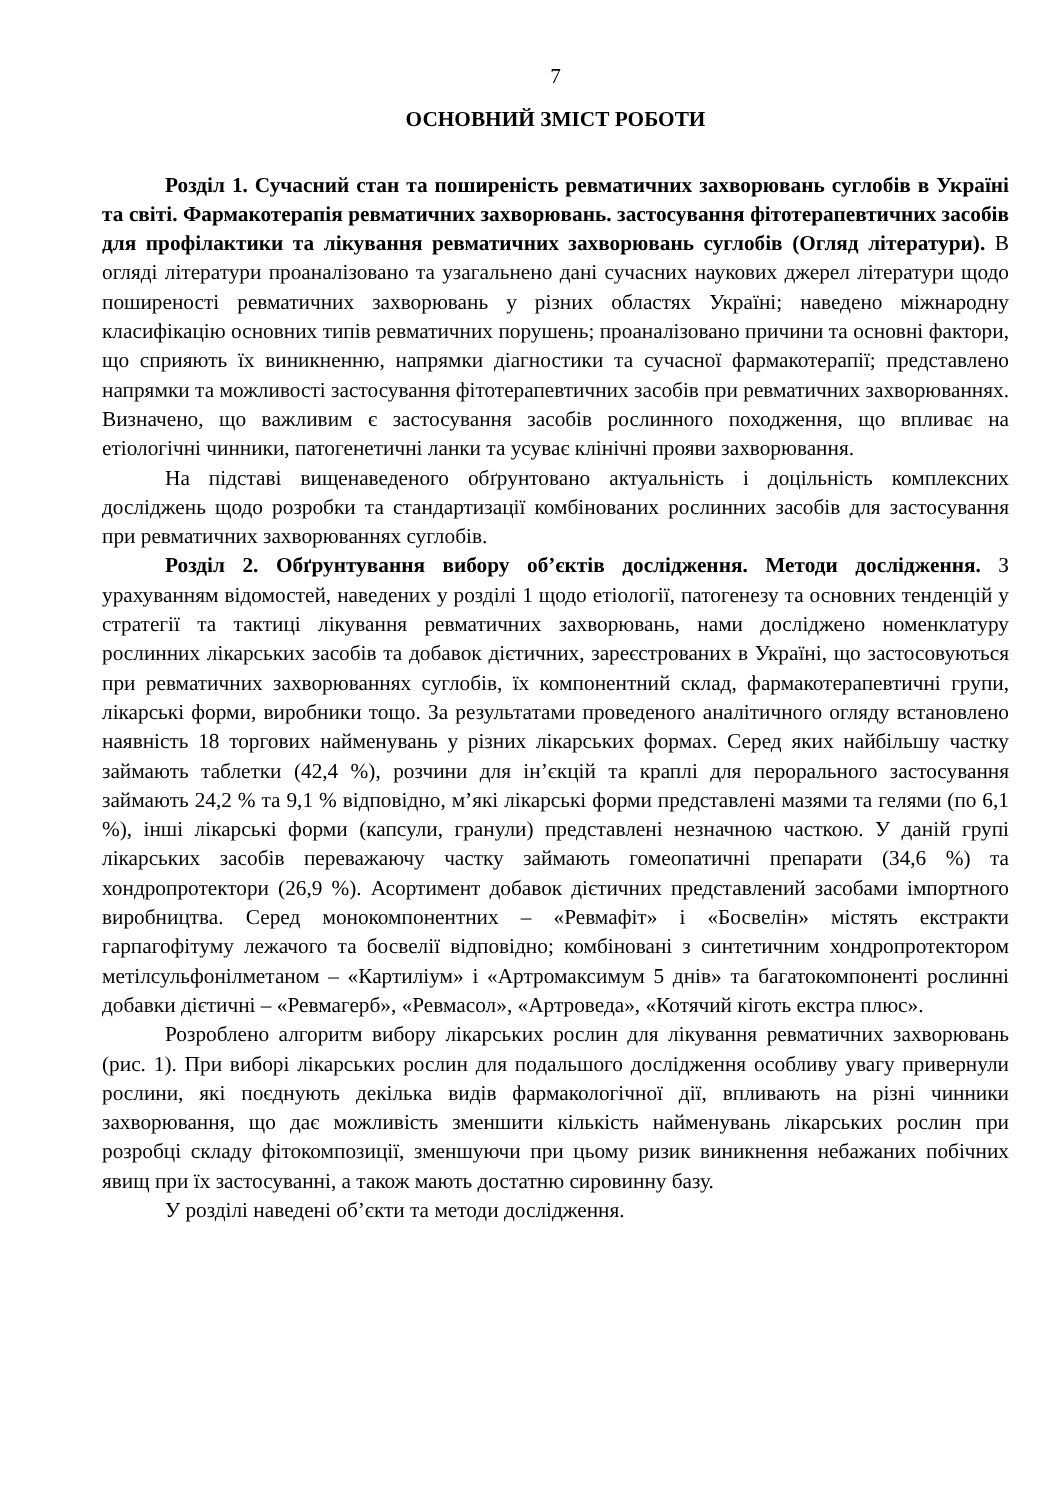7
ОСНОВНИЙ ЗМІСТ РОБОТИ
Розділ 1. Сучасний стан та поширеність ревматичних захворювань суглобів в Україні та світі. Фармакотерапія ревматичних захворювань. застосування фітотерапевтичних засобів для профілактики та лікування ревматичних захворювань суглобів (Огляд літератури). В огляді літератури проаналізовано та узагальнено дані сучасних наукових джерел літератури щодо поширеності ревматичних захворювань у різних областях Україні; наведено міжнародну класифікацію основних типів ревматичних порушень; проаналізовано причини та основні фактори, що сприяють їх виникненню, напрямки діагностики та сучасної фармакотерапії; представлено напрямки та можливості застосування фітотерапевтичних засобів при ревматичних захворюваннях. Визначено, що важливим є застосування засобів рослинного походження, що впливає на етіологічні чинники, патогенетичні ланки та усуває клінічні прояви захворювання.
На підставі вищенаведеного обґрунтовано актуальність і доцільність комплексних досліджень щодо розробки та стандартизації комбінованих рослинних засобів для застосування при ревматичних захворюваннях суглобів.
Розділ 2. Обґрунтування вибору об’єктів дослідження. Методи дослідження. З урахуванням відомостей, наведених у розділі 1 щодо етіології, патогенезу та основних тенденцій у стратегії та тактиці лікування ревматичних захворювань, нами досліджено номенклатуру рослинних лікарських засобів та добавок дієтичних, зареєстрованих в Україні, що застосовуються при ревматичних захворюваннях суглобів, їх компонентний склад, фармакотерапевтичні групи, лікарські форми, виробники тощо. За результатами проведеного аналітичного огляду встановлено наявність 18 торгових найменувань у різних лікарських формах. Серед яких найбільшу частку займають таблетки (42,4 %), розчини для ін’єкцій та краплі для перорального застосування займають 24,2 % та 9,1 % відповідно, м’які лікарські форми представлені мазями та гелями (по 6,1 %), інші лікарські форми (капсули, гранули) представлені незначною часткою. У даній групі лікарських засобів переважаючу частку займають гомеопатичні препарати (34,6 %) та хондропротектори (26,9 %). Асортимент добавок дієтичних представлений засобами імпортного виробництва. Серед монокомпонентних – «Ревмафіт» і «Босвелін» містять екстракти гарпагофітуму лежачого та босвелії відповідно; комбіновані з синтетичним хондропротектором метілсульфонілметаном – «Картиліум» і «Артромаксимум 5 днів» та багатокомпоненті рослинні добавки дієтичні – «Ревмагерб», «Ревмасол», «Артроведа», «Котячий кіготь екстра плюс».
Розроблено алгоритм вибору лікарських рослин для лікування ревматичних захворювань (рис. 1). При виборі лікарських рослин для подальшого дослідження особливу увагу привернули рослини, які поєднують декілька видів фармакологічної дії, впливають на різні чинники захворювання, що дає можливість зменшити кількість найменувань лікарських рослин при розробці складу фітокомпозиції, зменшуючи при цьому ризик виникнення небажаних побічних явищ при їх застосуванні, а також мають достатню сировинну базу.
У розділі наведені об’єкти та методи дослідження.